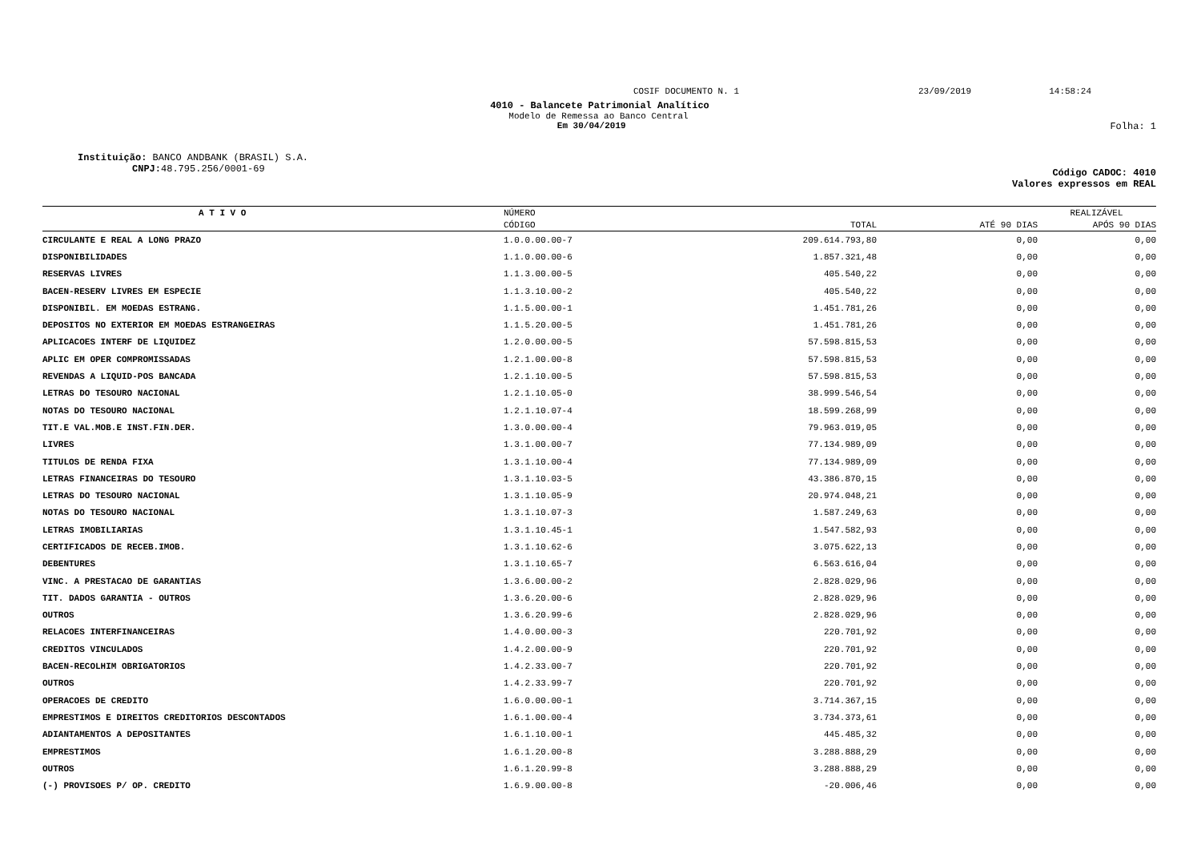COSIF DOCUMENTO N. 1 23/09/2019 14:58:24
4010 - Balancete Patrimonial Analítico
Modelo de Remessa ao Banco Central
Em 30/04/2019 Folha: 1
Instituição: BANCO ANDBANK (BRASIL) S.A.
CNPJ: 48.795.256/0001-69
Código CADOC: 4010
Valores expressos em REAL
| A T I V O | NÚMERO | | REALIZÁVEL | |
| --- | --- | --- | --- | --- |
| | CÓDIGO | TOTAL | ATÉ 90 DIAS | APÓS 90 DIAS |
| CIRCULANTE E REAL A LONG PRAZO | 1.0.0.00.00-7 | 209.614.793,80 | 0,00 | 0,00 |
| DISPONIBILIDADES | 1.1.0.00.00-6 | 1.857.321,48 | 0,00 | 0,00 |
| RESERVAS LIVRES | 1.1.3.00.00-5 | 405.540,22 | 0,00 | 0,00 |
| BACEN-RESERV LIVRES EM ESPECIE | 1.1.3.10.00-2 | 405.540,22 | 0,00 | 0,00 |
| DISPONIBIL. EM MOEDAS ESTRANG. | 1.1.5.00.00-1 | 1.451.781,26 | 0,00 | 0,00 |
| DEPOSITOS NO EXTERIOR EM MOEDAS ESTRANGEIRAS | 1.1.5.20.00-5 | 1.451.781,26 | 0,00 | 0,00 |
| APLICACOES INTERF DE LIQUIDEZ | 1.2.0.00.00-5 | 57.598.815,53 | 0,00 | 0,00 |
| APLIC EM OPER COMPROMISSADAS | 1.2.1.00.00-8 | 57.598.815,53 | 0,00 | 0,00 |
| REVENDAS A LIQUID-POS BANCADA | 1.2.1.10.00-5 | 57.598.815,53 | 0,00 | 0,00 |
| LETRAS DO TESOURO NACIONAL | 1.2.1.10.05-0 | 38.999.546,54 | 0,00 | 0,00 |
| NOTAS DO TESOURO NACIONAL | 1.2.1.10.07-4 | 18.599.268,99 | 0,00 | 0,00 |
| TIT.E VAL.MOB.E INST.FIN.DER. | 1.3.0.00.00-4 | 79.963.019,05 | 0,00 | 0,00 |
| LIVRES | 1.3.1.00.00-7 | 77.134.989,09 | 0,00 | 0,00 |
| TITULOS DE RENDA FIXA | 1.3.1.10.00-4 | 77.134.989,09 | 0,00 | 0,00 |
| LETRAS FINANCEIRAS DO TESOURO | 1.3.1.10.03-5 | 43.386.870,15 | 0,00 | 0,00 |
| LETRAS DO TESOURO NACIONAL | 1.3.1.10.05-9 | 20.974.048,21 | 0,00 | 0,00 |
| NOTAS DO TESOURO NACIONAL | 1.3.1.10.07-3 | 1.587.249,63 | 0,00 | 0,00 |
| LETRAS IMOBILIARIAS | 1.3.1.10.45-1 | 1.547.582,93 | 0,00 | 0,00 |
| CERTIFICADOS DE RECEB.IMOB. | 1.3.1.10.62-6 | 3.075.622,13 | 0,00 | 0,00 |
| DEBENTURES | 1.3.1.10.65-7 | 6.563.616,04 | 0,00 | 0,00 |
| VINC. A PRESTACAO DE GARANTIAS | 1.3.6.00.00-2 | 2.828.029,96 | 0,00 | 0,00 |
| TIT. DADOS GARANTIA - OUTROS | 1.3.6.20.00-6 | 2.828.029,96 | 0,00 | 0,00 |
| OUTROS | 1.3.6.20.99-6 | 2.828.029,96 | 0,00 | 0,00 |
| RELACOES INTERFINANCEIRAS | 1.4.0.00.00-3 | 220.701,92 | 0,00 | 0,00 |
| CREDITOS VINCULADOS | 1.4.2.00.00-9 | 220.701,92 | 0,00 | 0,00 |
| BACEN-RECOLHIM OBRIGATORIOS | 1.4.2.33.00-7 | 220.701,92 | 0,00 | 0,00 |
| OUTROS | 1.4.2.33.99-7 | 220.701,92 | 0,00 | 0,00 |
| OPERACOES DE CREDITO | 1.6.0.00.00-1 | 3.714.367,15 | 0,00 | 0,00 |
| EMPRESTIMOS E DIREITOS CREDITORIOS DESCONTADOS | 1.6.1.00.00-4 | 3.734.373,61 | 0,00 | 0,00 |
| ADIANTAMENTOS A DEPOSITANTES | 1.6.1.10.00-1 | 445.485,32 | 0,00 | 0,00 |
| EMPRESTIMOS | 1.6.1.20.00-8 | 3.288.888,29 | 0,00 | 0,00 |
| OUTROS | 1.6.1.20.99-8 | 3.288.888,29 | 0,00 | 0,00 |
| (-) PROVISOES P/ OP. CREDITO | 1.6.9.00.00-8 | -20.006,46 | 0,00 | 0,00 |